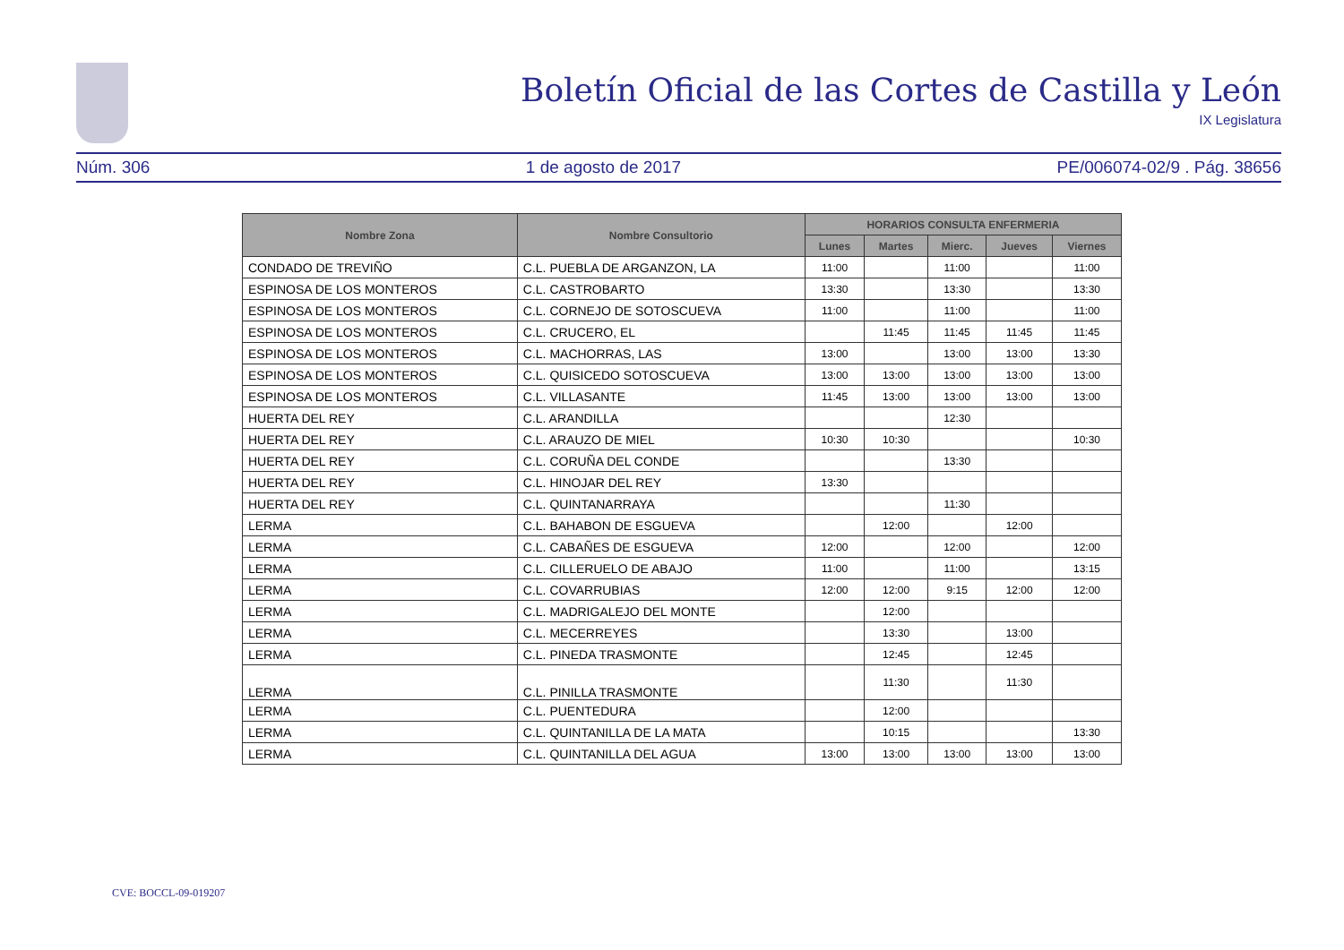Boletín Oficial de las Cortes de Castilla y León
IX Legislatura
Núm. 306 1 de agosto de 2017 PE/006074-02/9 . Pág. 38656
| Nombre Zona | Nombre Consultorio | HORARIOS CONSULTA ENFERMERIA | | | | |
| --- | --- | --- | --- | --- | --- | --- |
| | | Lunes | Martes | Mierc. | Jueves | Viernes |
| CONDADO DE TREVIÑO | C.L. PUEBLA DE ARGANZON, LA | 11:00 | | 11:00 | | 11:00 |
| ESPINOSA DE LOS MONTEROS | C.L. CASTROBARTO | 13:30 | | 13:30 | | 13:30 |
| ESPINOSA DE LOS MONTEROS | C.L. CORNEJO DE SOTOSCUEVA | 11:00 | | 11:00 | | 11:00 |
| ESPINOSA DE LOS MONTEROS | C.L. CRUCERO, EL | | 11:45 | 11:45 | 11:45 | 11:45 |
| ESPINOSA DE LOS MONTEROS | C.L. MACHORRAS, LAS | 13:00 | | 13:00 | 13:00 | 13:30 |
| ESPINOSA DE LOS MONTEROS | C.L. QUISICEDO SOTOSCUEVA | 13:00 | 13:00 | 13:00 | 13:00 | 13:00 |
| ESPINOSA DE LOS MONTEROS | C.L. VILLASANTE | 11:45 | 13:00 | 13:00 | 13:00 | 13:00 |
| HUERTA DEL REY | C.L. ARANDILLA | | | 12:30 | | |
| HUERTA DEL REY | C.L. ARAUZO DE MIEL | 10:30 | 10:30 | | | 10:30 |
| HUERTA DEL REY | C.L. CORUÑA DEL CONDE | | | 13:30 | | |
| HUERTA DEL REY | C.L. HINOJAR DEL REY | 13:30 | | | | |
| HUERTA DEL REY | C.L. QUINTANARRAYA | | | 11:30 | | |
| LERMA | C.L. BAHABON DE ESGUEVA | | 12:00 | | 12:00 | |
| LERMA | C.L. CABAÑES DE ESGUEVA | 12:00 | | 12:00 | | 12:00 |
| LERMA | C.L. CILLERUELO DE ABAJO | 11:00 | | 11:00 | | 13:15 |
| LERMA | C.L. COVARRUBIAS | 12:00 | 12:00 | 9:15 | 12:00 | 12:00 |
| LERMA | C.L. MADRIGALEJO DEL MONTE | | 12:00 | | | |
| LERMA | C.L. MECERREYES | | 13:30 | | 13:00 | |
| LERMA | C.L. PINEDA TRASMONTE | | 12:45 | | 12:45 | |
| LERMA | C.L. PINILLA TRASMONTE | | 11:30 | | 11:30 | |
| LERMA | C.L. PUENTEDURA | | 12:00 | | | |
| LERMA | C.L. QUINTANILLA DE LA MATA | | 10:15 | | | 13:30 |
| LERMA | C.L. QUINTANILLA DEL AGUA | 13:00 | 13:00 | 13:00 | 13:00 | 13:00 |
CVE: BOCCL-09-019207